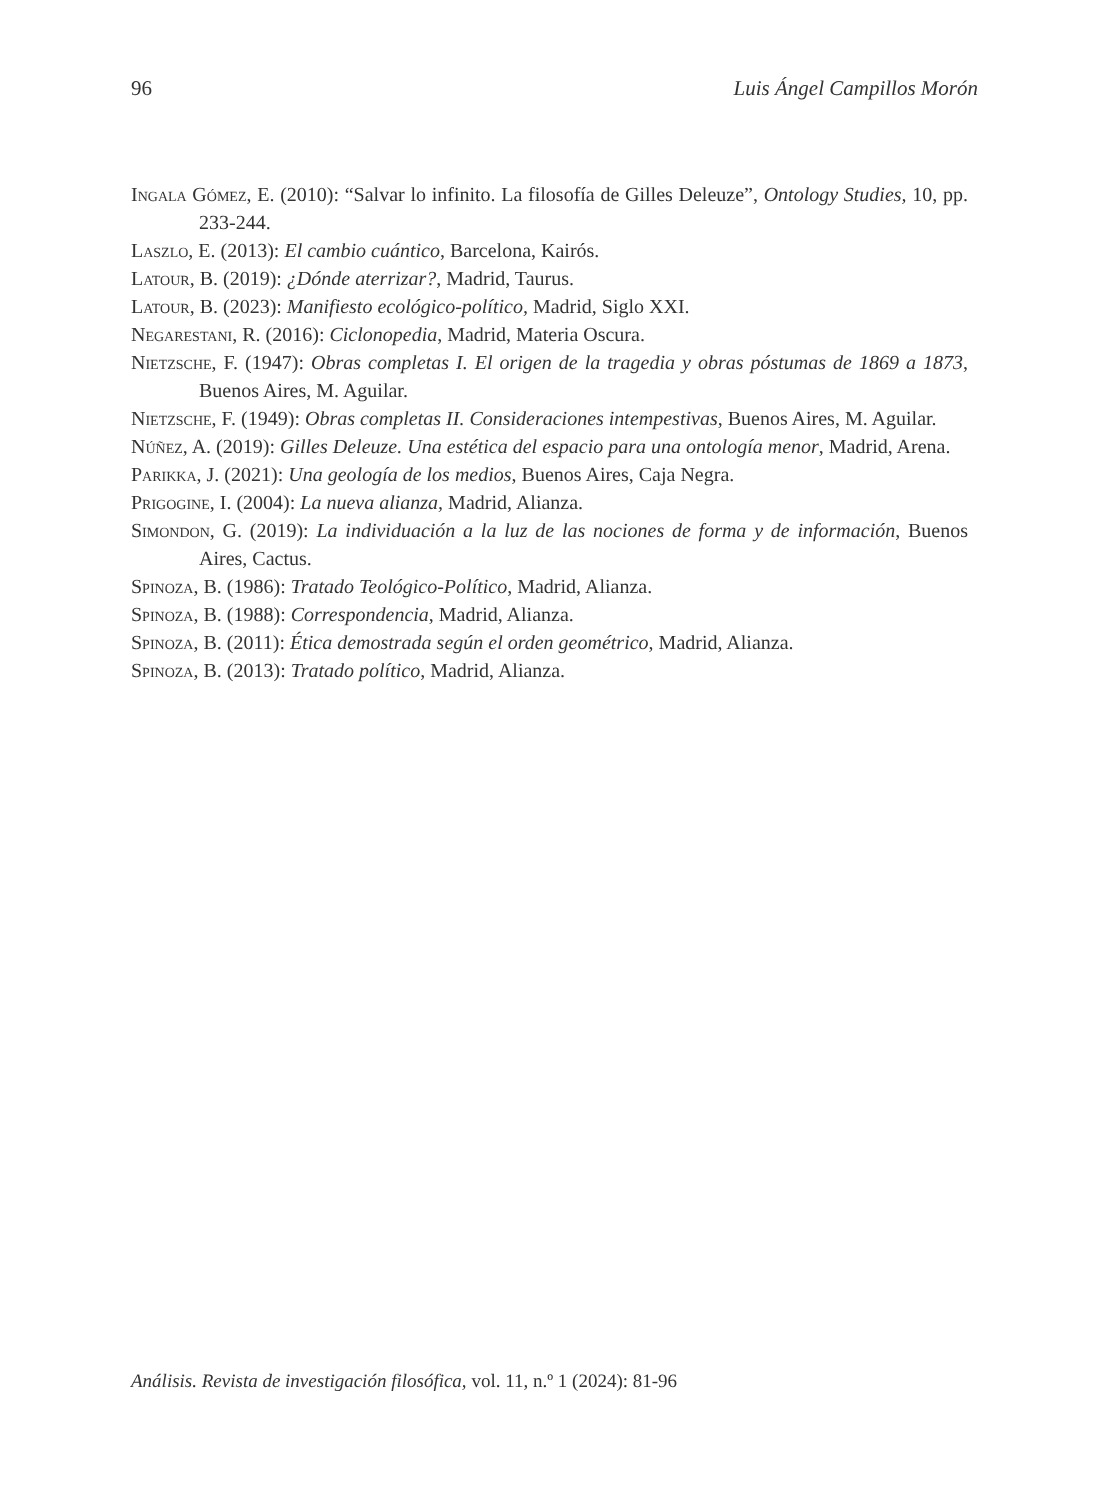96 Luis Ángel Campillos Morón
Ingala Gómez, E. (2010): “Salvar lo infinito. La filosofía de Gilles Deleuze”, Ontology Studies, 10, pp. 233-244.
Laszlo, E. (2013): El cambio cuántico, Barcelona, Kairós.
Latour, B. (2019): ¿Dónde aterrizar?, Madrid, Taurus.
Latour, B. (2023): Manifiesto ecológico-político, Madrid, Siglo XXI.
Negarestani, R. (2016): Ciclonopedia, Madrid, Materia Oscura.
Nietzsche, F. (1947): Obras completas I. El origen de la tragedia y obras póstumas de 1869 a 1873, Buenos Aires, M. Aguilar.
Nietzsche, F. (1949): Obras completas II. Consideraciones intempestivas, Buenos Aires, M. Aguilar.
Núñez, A. (2019): Gilles Deleuze. Una estética del espacio para una ontología menor, Madrid, Arena.
Parikka, J. (2021): Una geología de los medios, Buenos Aires, Caja Negra.
Prigogine, I. (2004): La nueva alianza, Madrid, Alianza.
Simondon, G. (2019): La individuación a la luz de las nociones de forma y de información, Buenos Aires, Cactus.
Spinoza, B. (1986): Tratado Teológico-Político, Madrid, Alianza.
Spinoza, B. (1988): Correspondencia, Madrid, Alianza.
Spinoza, B. (2011): Ética demostrada según el orden geométrico, Madrid, Alianza.
Spinoza, B. (2013): Tratado político, Madrid, Alianza.
Análisis. Revista de investigación filosófica, vol. 11, n.º 1 (2024): 81-96